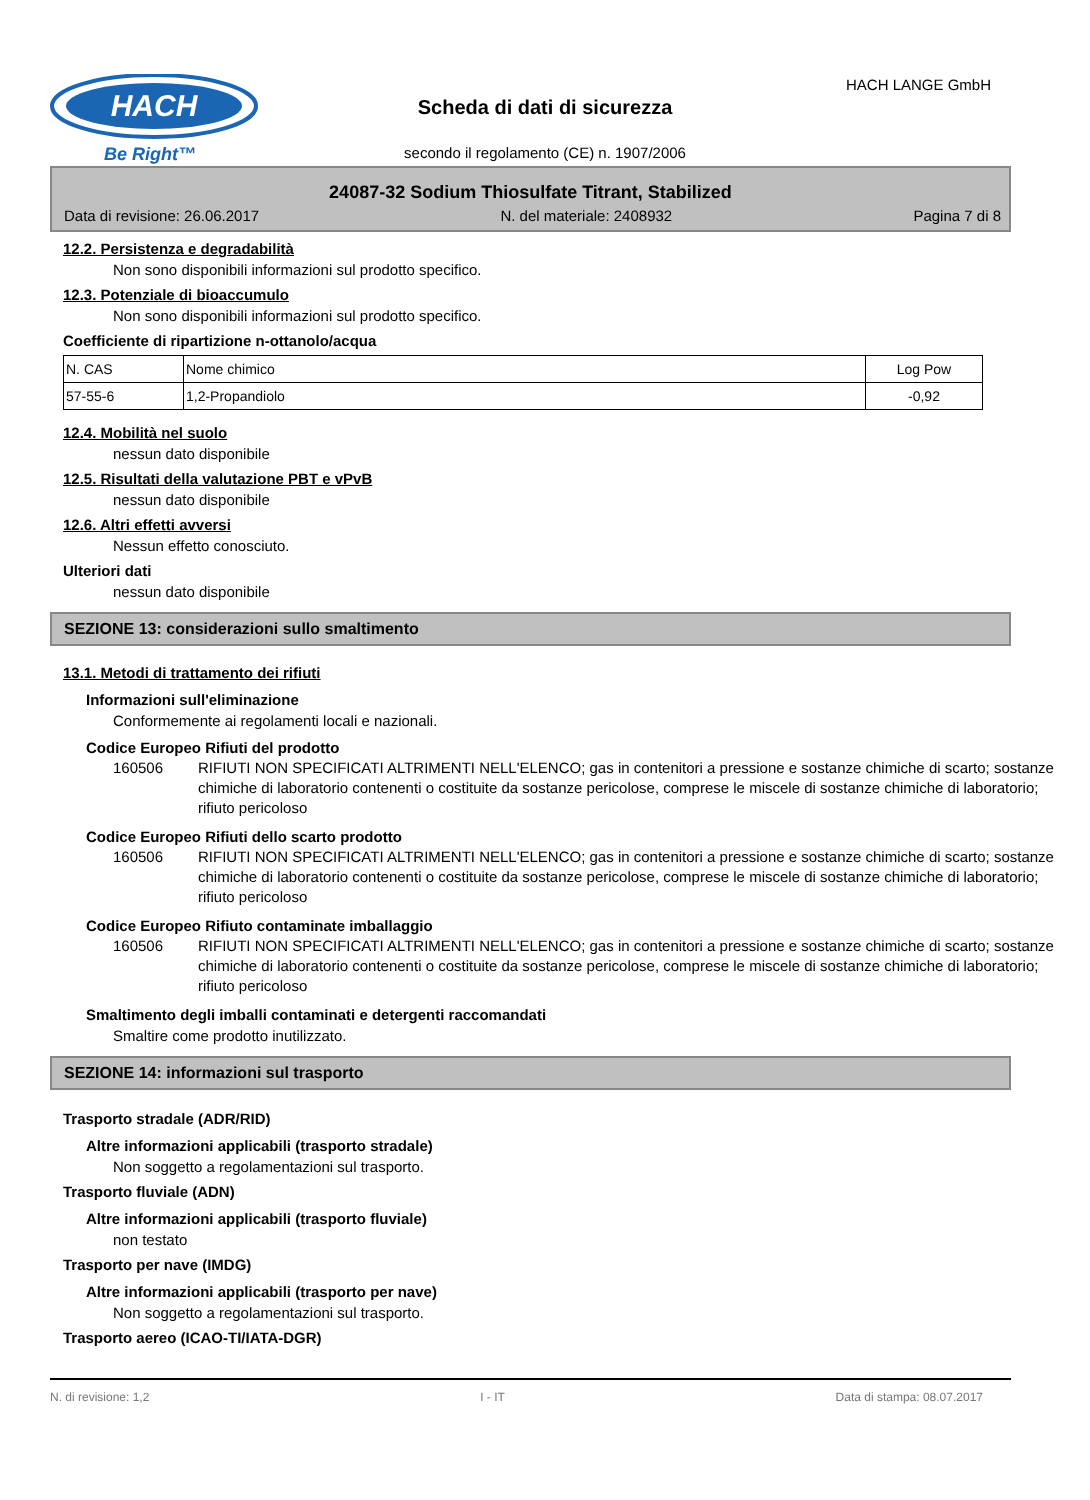HACH
Be Right™
Scheda di dati di sicurezza
HACH LANGE GmbH
secondo il regolamento (CE) n. 1907/2006
24087-32 Sodium Thiosulfate Titrant, Stabilized
Data di revisione: 26.06.2017 N. del materiale: 2408932 Pagina 7 di 8
12.2. Persistenza e degradabilità
Non sono disponibili informazioni sul prodotto specifico.
12.3. Potenziale di bioaccumulo
Non sono disponibili informazioni sul prodotto specifico.
Coefficiente di ripartizione n-ottanolo/acqua
| N. CAS | Nome chimico | Log Pow |
| 57-55-6 | 1,2-Propandiolo | -0,92 |
12.4. Mobilità nel suolo
nessun dato disponibile
12.5. Risultati della valutazione PBT e vPvB
nessun dato disponibile
12.6. Altri effetti avversi
Nessun effetto conosciuto.
Ulteriori dati
nessun dato disponibile
SEZIONE 13: considerazioni sullo smaltimento
13.1. Metodi di trattamento dei rifiuti
Informazioni sull'eliminazione
Conformemente ai regolamenti locali e nazionali.
Codice Europeo Rifiuti del prodotto
160506 RIFIUTI NON SPECIFICATI ALTRIMENTI NELL'ELENCO; gas in contenitori a pressione e sostanze chimiche di scarto; sostanze chimiche di laboratorio contenenti o costituite da sostanze pericolose, comprese le miscele di sostanze chimiche di laboratorio; rifiuto pericoloso
Codice Europeo Rifiuti dello scarto prodotto
160506 RIFIUTI NON SPECIFICATI ALTRIMENTI NELL'ELENCO; gas in contenitori a pressione e sostanze chimiche di scarto; sostanze chimiche di laboratorio contenenti o costituite da sostanze pericolose, comprese le miscele di sostanze chimiche di laboratorio; rifiuto pericoloso
Codice Europeo Rifiuto contaminate imballaggio
160506 RIFIUTI NON SPECIFICATI ALTRIMENTI NELL'ELENCO; gas in contenitori a pressione e sostanze chimiche di scarto; sostanze chimiche di laboratorio contenenti o costituite da sostanze pericolose, comprese le miscele di sostanze chimiche di laboratorio; rifiuto pericoloso
Smaltimento degli imballi contaminati e detergenti raccomandati
Smaltire come prodotto inutilizzato.
SEZIONE 14: informazioni sul trasporto
Trasporto stradale (ADR/RID)
Altre informazioni applicabili (trasporto stradale)
Non soggetto a regolamentazioni sul trasporto.
Trasporto fluviale (ADN)
Altre informazioni applicabili (trasporto fluviale)
non testato
Trasporto per nave (IMDG)
Altre informazioni applicabili (trasporto per nave)
Non soggetto a regolamentazioni sul trasporto.
Trasporto aereo (ICAO-TI/IATA-DGR)
N. di revisione: 1,2 I - IT Data di stampa: 08.07.2017